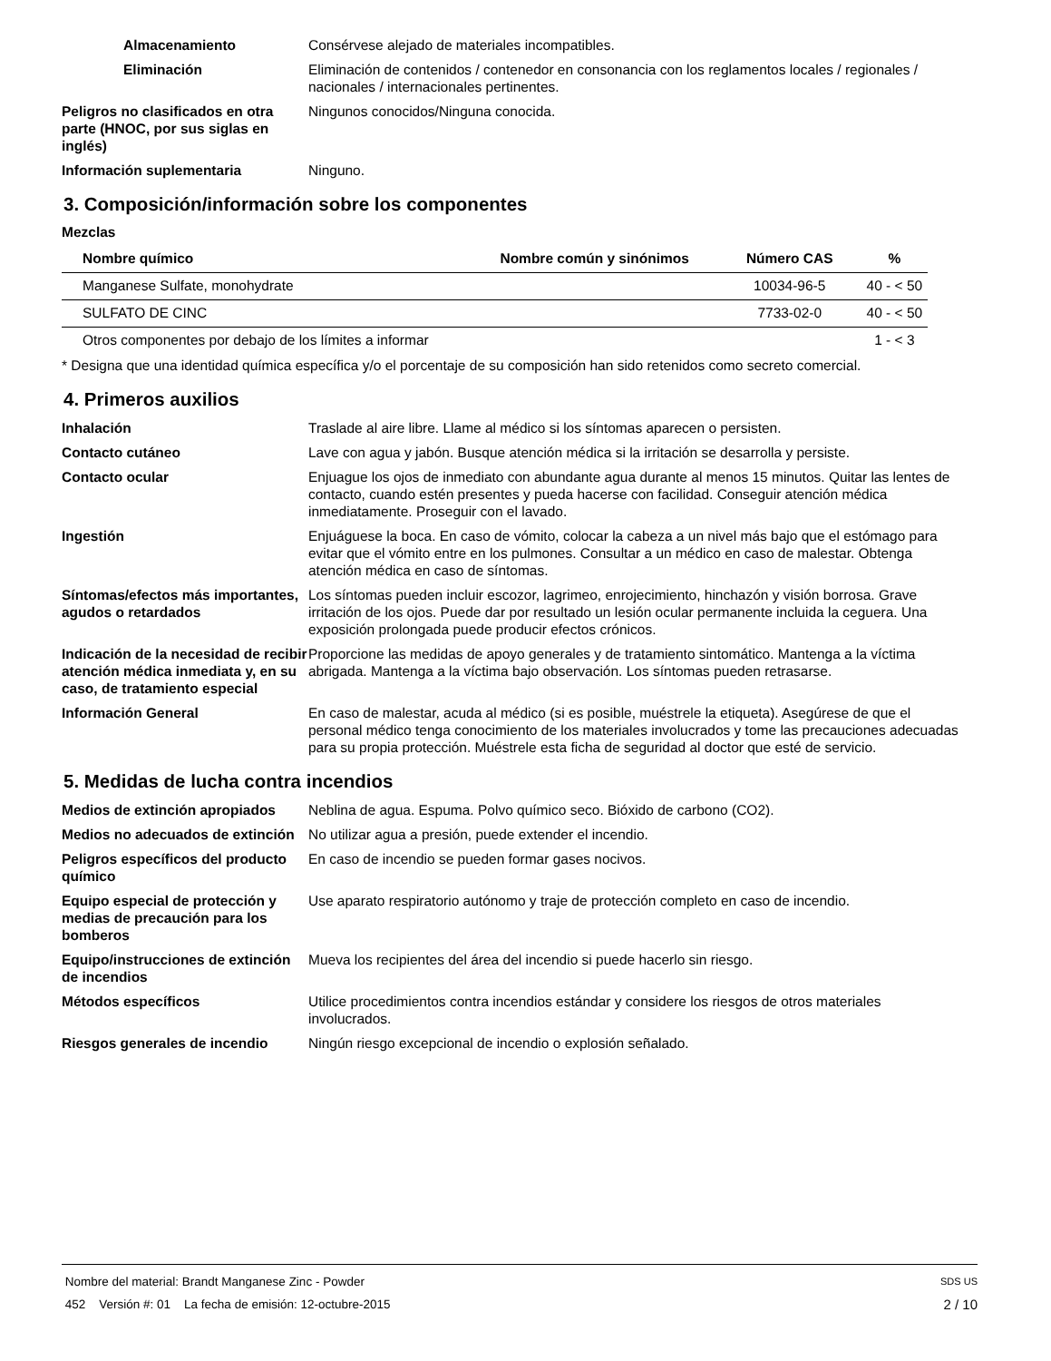Almacenamiento Consérvese alejado de materiales incompatibles.
Eliminación Eliminación de contenidos / contenedor en consonancia con los reglamentos locales / regionales / nacionales / internacionales pertinentes.
Peligros no clasificados en otra parte (HNOC, por sus siglas en inglés)
Ningunos conocidos/Ninguna conocida.
Información suplementaria Ninguno.
3. Composición/información sobre los componentes
Mezclas
| Nombre químico | Nombre común y sinónimos | Número CAS | % |
| --- | --- | --- | --- |
| Manganese Sulfate, monohydrate | | 10034-96-5 | 40 - < 50 |
| SULFATO DE CINC | | 7733-02-0 | 40 - < 50 |
| Otros componentes por debajo de los límites a informar | | | 1 - < 3 |
* Designa que una identidad química específica y/o el porcentaje de su composición han sido retenidos como secreto comercial.
4. Primeros auxilios
Inhalación Traslade al aire libre. Llame al médico si los síntomas aparecen o persisten.
Contacto cutáneo Lave con agua y jabón. Busque atención médica si la irritación se desarrolla y persiste.
Contacto ocular Enjuague los ojos de inmediato con abundante agua durante al menos 15 minutos. Quitar las lentes de contacto, cuando estén presentes y pueda hacerse con facilidad. Conseguir atención médica inmediatamente. Proseguir con el lavado.
Ingestión Enjuáguese la boca. En caso de vómito, colocar la cabeza a un nivel más bajo que el estómago para evitar que el vómito entre en los pulmones. Consultar a un médico en caso de malestar. Obtenga atención médica en caso de síntomas.
Síntomas/efectos más importantes, agudos o retardados
Los síntomas pueden incluir escozor, lagrimeo, enrojecimiento, hinchazón y visión borrosa. Grave irritación de los ojos. Puede dar por resultado un lesión ocular permanente incluida la ceguera. Una exposición prolongada puede producir efectos crónicos.
Indicación de la necesidad de recibir atención médica inmediata y, en su caso, de tratamiento especial
Proporcione las medidas de apoyo generales y de tratamiento sintomático. Mantenga a la víctima abrigada. Mantenga a la víctima bajo observación. Los síntomas pueden retrasarse.
Información General En caso de malestar, acuda al médico (si es posible, muéstrele la etiqueta). Asegúrese de que el personal médico tenga conocimiento de los materiales involucrados y tome las precauciones adecuadas para su propia protección. Muéstrele esta ficha de seguridad al doctor que esté de servicio.
5. Medidas de lucha contra incendios
Medios de extinción apropiados
Neblina de agua. Espuma. Polvo químico seco. Bióxido de carbono (CO2).
Medios no adecuados de extinción
No utilizar agua a presión, puede extender el incendio.
Peligros específicos del producto químico
En caso de incendio se pueden formar gases nocivos.
Equipo especial de protección y medias de precaución para los bomberos
Use aparato respiratorio autónomo y traje de protección completo en caso de incendio.
Equipo/instrucciones de extinción de incendios
Mueva los recipientes del área del incendio si puede hacerlo sin riesgo.
Métodos específicos Utilice procedimientos contra incendios estándar y considere los riesgos de otros materiales involucrados.
Riesgos generales de incendio Ningún riesgo excepcional de incendio o explosión señalado.
Nombre del material: Brandt Manganese Zinc - Powder SDS US
452 Versión #: 01 La fecha de emisión: 12-octubre-2015 2 / 10